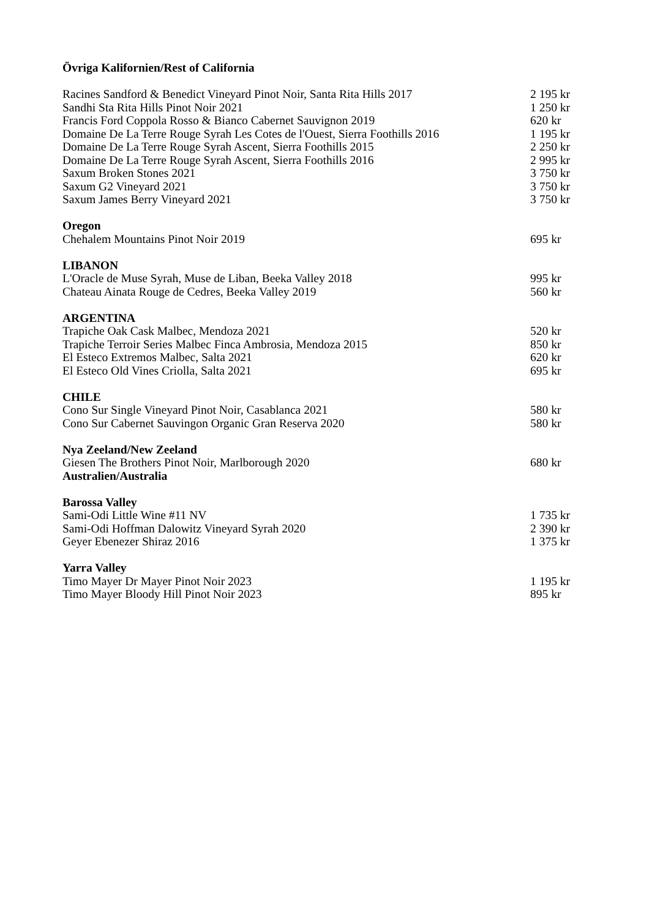Övriga Kalifornien/Rest of California
Racines Sandford & Benedict Vineyard Pinot Noir, Santa Rita Hills 2017 2 195 kr
Sandhi Sta Rita Hills Pinot Noir 2021 1 250 kr
Francis Ford Coppola Rosso & Bianco Cabernet Sauvignon 2019 620 kr
Domaine De La Terre Rouge Syrah Les Cotes de l'Ouest, Sierra Foothills 2016 1 195 kr
Domaine De La Terre Rouge Syrah Ascent, Sierra Foothills 2015 2 250 kr
Domaine De La Terre Rouge Syrah Ascent, Sierra Foothills 2016 2 995 kr
Saxum Broken Stones 2021 3 750 kr
Saxum G2 Vineyard 2021 3 750 kr
Saxum James Berry Vineyard 2021 3 750 kr
Oregon
Chehalem Mountains Pinot Noir 2019 695 kr
LIBANON
L'Oracle de Muse Syrah, Muse de Liban, Beeka Valley 2018 995 kr
Chateau Ainata Rouge de Cedres, Beeka Valley 2019 560 kr
ARGENTINA
Trapiche Oak Cask Malbec, Mendoza 2021 520 kr
Trapiche Terroir Series Malbec Finca Ambrosia, Mendoza 2015 850 kr
El Esteco Extremos Malbec, Salta 2021 620 kr
El Esteco Old Vines Criolla, Salta 2021 695 kr
CHILE
Cono Sur Single Vineyard Pinot Noir, Casablanca 2021 580 kr
Cono Sur Cabernet Sauvingon Organic Gran Reserva 2020 580 kr
Nya Zeeland/New Zeeland
Giesen The Brothers Pinot Noir, Marlborough 2020 680 kr
Australien/Australia
Barossa Valley
Sami-Odi Little Wine #11 NV 1 735 kr
Sami-Odi Hoffman Dalowitz Vineyard Syrah 2020 2 390 kr
Geyer Ebenezer Shiraz 2016 1 375 kr
Yarra Valley
Timo Mayer Dr Mayer Pinot Noir 2023 1 195 kr
Timo Mayer Bloody Hill Pinot Noir 2023 895 kr